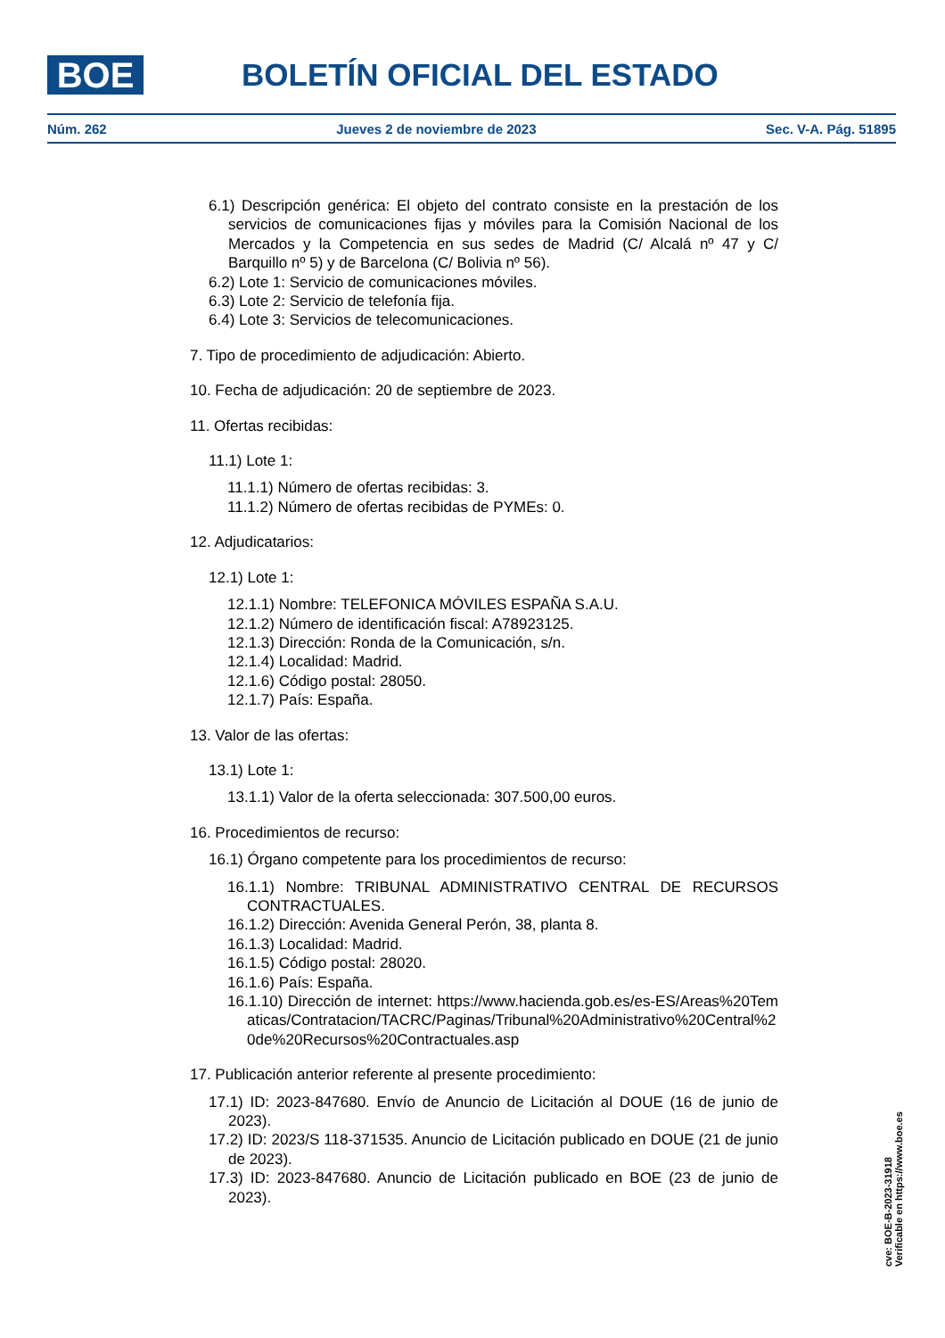BOE
BOLETÍN OFICIAL DEL ESTADO
Núm. 262 Jueves 2 de noviembre de 2023 Sec. V-A. Pág. 51895
6.1) Descripción genérica: El objeto del contrato consiste en la prestación de los servicios de comunicaciones fijas y móviles para la Comisión Nacional de los Mercados y la Competencia en sus sedes de Madrid (C/ Alcalá nº 47 y C/ Barquillo nº 5) y de Barcelona (C/ Bolivia nº 56).
6.2) Lote 1: Servicio de comunicaciones móviles.
6.3) Lote 2: Servicio de telefonía fija.
6.4) Lote 3: Servicios de telecomunicaciones.
7. Tipo de procedimiento de adjudicación: Abierto.
10. Fecha de adjudicación: 20 de septiembre de 2023.
11. Ofertas recibidas:
11.1) Lote 1:
11.1.1) Número de ofertas recibidas: 3.
11.1.2) Número de ofertas recibidas de PYMEs: 0.
12. Adjudicatarios:
12.1) Lote 1:
12.1.1) Nombre: TELEFONICA MÓVILES ESPAÑA S.A.U.
12.1.2) Número de identificación fiscal: A78923125.
12.1.3) Dirección: Ronda de la Comunicación, s/n.
12.1.4) Localidad: Madrid.
12.1.6) Código postal: 28050.
12.1.7) País: España.
13. Valor de las ofertas:
13.1) Lote 1:
13.1.1) Valor de la oferta seleccionada: 307.500,00 euros.
16. Procedimientos de recurso:
16.1) Órgano competente para los procedimientos de recurso:
16.1.1) Nombre: TRIBUNAL ADMINISTRATIVO CENTRAL DE RECURSOS CONTRACTUALES.
16.1.2) Dirección: Avenida General Perón, 38, planta 8.
16.1.3) Localidad: Madrid.
16.1.5) Código postal: 28020.
16.1.6) País: España.
16.1.10) Dirección de internet: https://www.hacienda.gob.es/es-ES/Areas%20Tematicas/Contratacion/TACRC/Paginas/Tribunal%20Administrativo%20Central%20de%20Recursos%20Contractuales.asp
17. Publicación anterior referente al presente procedimiento:
17.1) ID: 2023-847680. Envío de Anuncio de Licitación al DOUE (16 de junio de 2023).
17.2) ID: 2023/S 118-371535. Anuncio de Licitación publicado en DOUE (21 de junio de 2023).
17.3) ID: 2023-847680. Anuncio de Licitación publicado en BOE (23 de junio de 2023).
cve: BOE-B-2023-31918
Verificable en https://www.boe.es